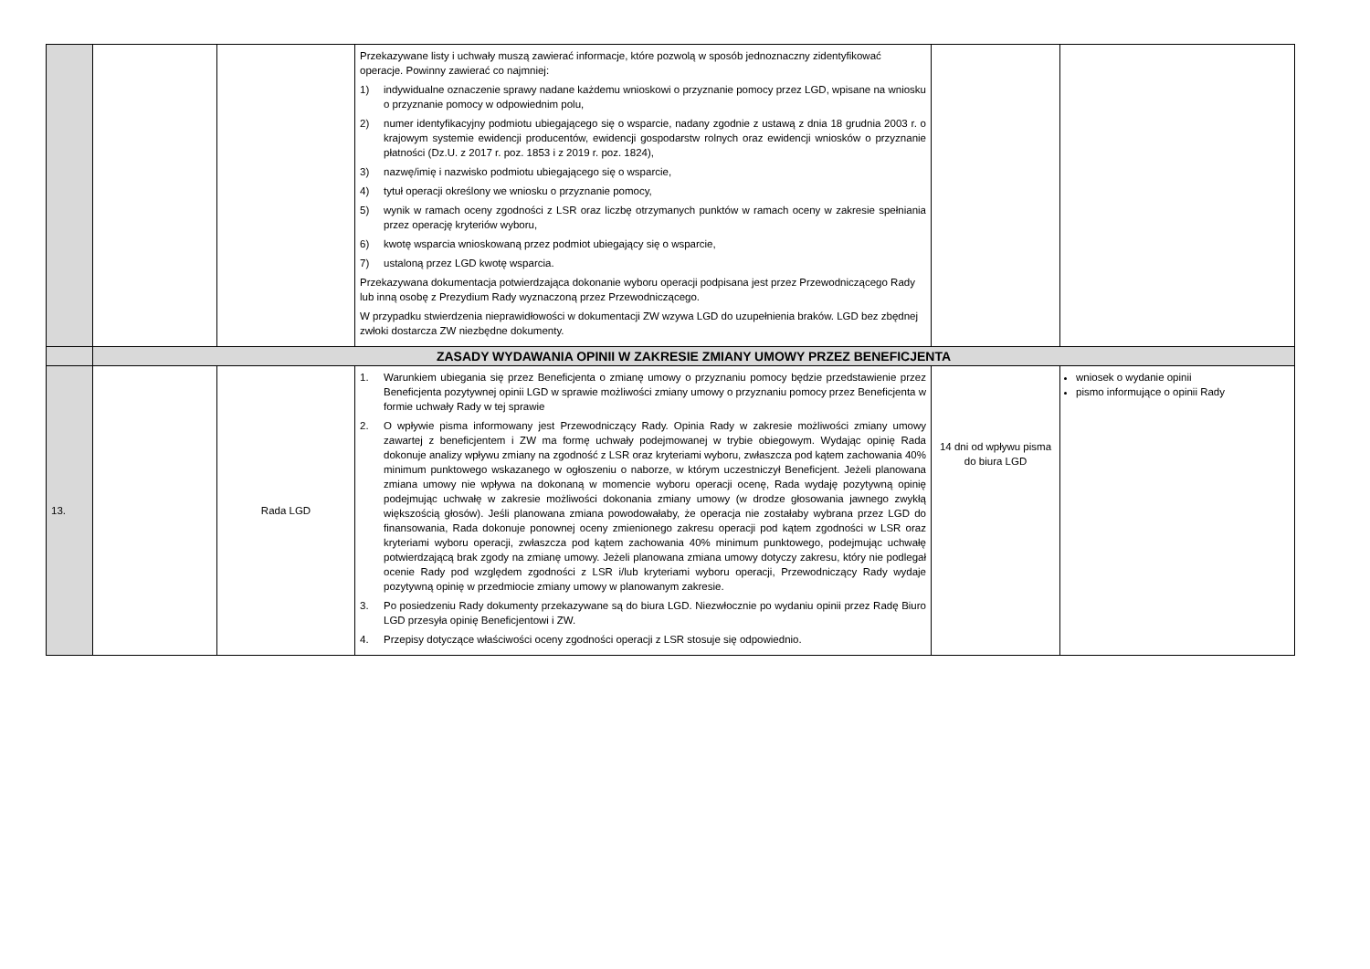| | | | Przekazywane listy i uchwały muszą zawierać informacje, które pozwolą w sposób jednoznaczny zidentyfikować operacje. Powinny zawierać co najmniej: 1) indywidualne oznaczenie sprawy nadane każdemu wnioskowi o przyznanie pomocy przez LGD, wpisane na wniosku o przyznanie pomocy w odpowiednim polu, 2) numer identyfikacyjny podmiotu ubiegającego się o wsparcie, nadany zgodnie z ustawą z dnia 18 grudnia 2003 r. o krajowym systemie ewidencji producentów, ewidencji gospodarstw rolnych oraz ewidencji wniosków o przyznanie płatności (Dz.U. z 2017 r. poz. 1853 i z 2019 r. poz. 1824), 3) nazwę/imię i nazwisko podmiotu ubiegającego się o wsparcie, 4) tytuł operacji określony we wniosku o przyznanie pomocy, 5) wynik w ramach oceny zgodności z LSR oraz liczbę otrzymanych punktów w ramach oceny w zakresie spełniania przez operację kryteriów wyboru, 6) kwotę wsparcia wnioskowaną przez podmiot ubiegający się o wsparcie, 7) ustaloną przez LGD kwotę wsparcia. Przekazywana dokumentacja potwierdzająca dokonanie wyboru operacji podpisana jest przez Przewodniczącego Rady lub inną osobę z Prezydium Rady wyznaczoną przez Przewodniczącego. W przypadku stwierdzenia nieprawidłowości w dokumentacji ZW wzywa LGD do uzupełnienia braków. LGD bez zbędnej zwłoki dostarcza ZW niezbędne dokumenty. | | |
| | ZASADY WYDAWANIA OPINII W ZAKRESIE ZMIANY UMOWY PRZEZ BENEFICJENTA | | | | |
| 13. | | Rada LGD | 1. Warunkiem ubiegania się przez Beneficjenta o zmianę umowy o przyznaniu pomocy będzie przedstawienie przez Beneficjenta pozytywnej opinii LGD w sprawie możliwości zmiany umowy o przyznaniu pomocy przez Beneficjenta w formie uchwały Rady w tej sprawie 2. O wpływie pisma informowany jest Przewodniczący Rady. Opinia Rady w zakresie możliwości zmiany umowy zawartej z beneficjentem i ZW ma formę uchwały podejmowanej w trybie obiegowym. Wydając opinię Rada dokonuje analizy wpływu zmiany na zgodność z LSR oraz kryteriami wyboru, zwłaszcza pod kątem zachowania 40% minimum punktowego wskazanego w ogłoszeniu o naborze, w którym uczestniczył Beneficjent. Jeżeli planowana zmiana umowy nie wpływa na dokonaną w momencie wyboru operacji ocenę, Rada wydaję pozytywną opinię podejmując uchwałę w zakresie możliwości dokonania zmiany umowy (w drodze głosowania jawnego zwykłą większością głosów). Jeśli planowana zmiana powodowałaby, że operacja nie zostałaby wybrana przez LGD do finansowania, Rada dokonuje ponownej oceny zmienionego zakresu operacji pod kątem zgodności w LSR oraz kryteriami wyboru operacji, zwłaszcza pod kątem zachowania 40% minimum punktowego, podejmując uchwałę potwierdzającą brak zgody na zmianę umowy. Jeżeli planowana zmiana umowy dotyczy zakresu, który nie podlegał ocenie Rady pod względem zgodności z LSR i/lub kryteriami wyboru operacji, Przewodniczący Rady wydaje pozytywną opinię w przedmiocie zmiany umowy w planowanym zakresie. 3. Po posiedzeniu Rady dokumenty przekazywane są do biura LGD. Niezwłocznie po wydaniu opinii przez Radę Biuro LGD przesyła opinię Beneficjentowi i ZW. 4. Przepisy dotyczące właściwości oceny zgodności operacji z LSR stosuje się odpowiednio. | 14 dni od wpływu pisma do biura LGD | wniosek o wydanie opinii pismo informujące o opinii Rady |